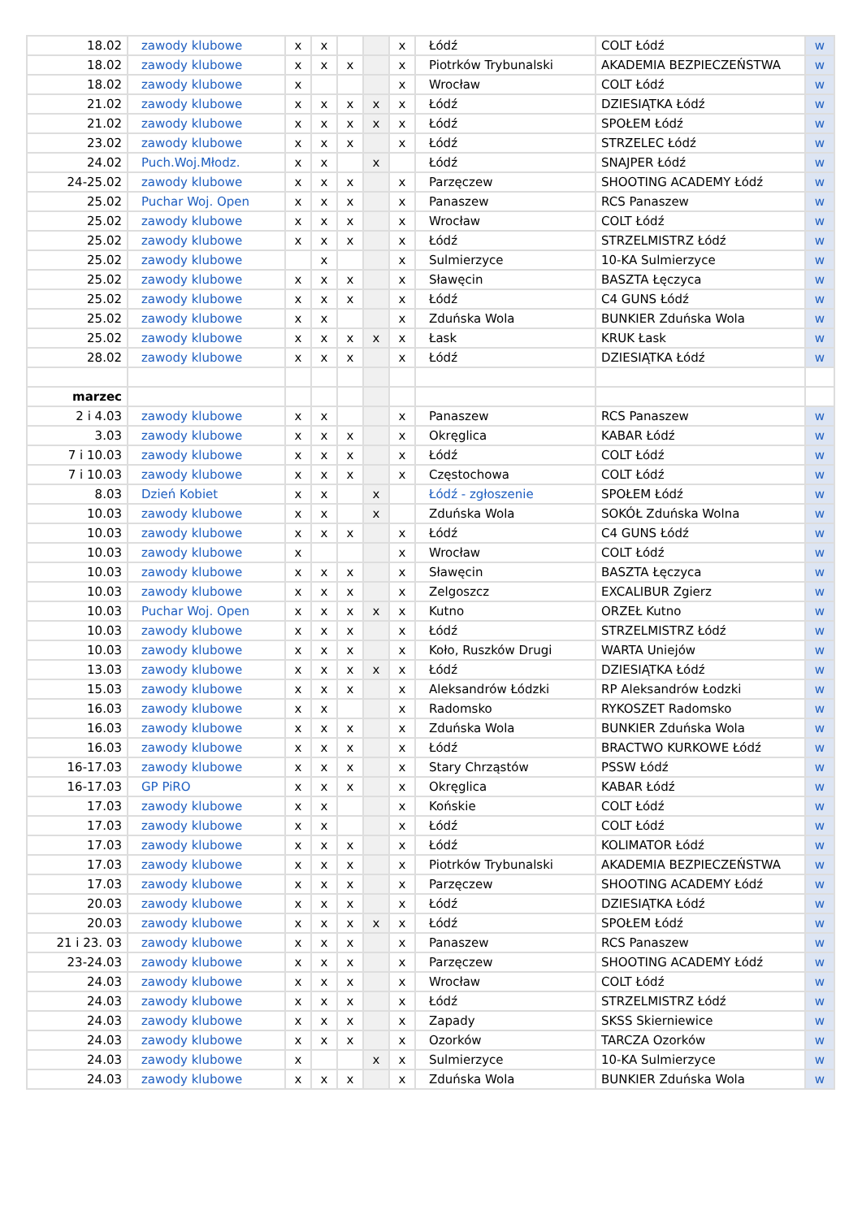| 18.02 | zawody klubowe | x | x | | | x | Łódź | COLT Łódź | w |
| 18.02 | zawody klubowe | x | x | x | | x | Piotrków Trybunalski | AKADEMIA BEZPIECZEŃSTWA | w |
| 18.02 | zawody klubowe | x | | | | x | Wrocław | COLT Łódź | w |
| 21.02 | zawody klubowe | x | x | x | x | x | Łódź | DZIESIĄTKA Łódź | w |
| 21.02 | zawody klubowe | x | x | x | x | x | Łódź | SPOŁEM Łódź | w |
| 23.02 | zawody klubowe | x | x | x | | x | Łódź | STRZELEC Łódź | w |
| 24.02 | Puch.Woj.Młodz. | x | x | | x | | Łódź | SNAJPER Łódź | w |
| 24-25.02 | zawody klubowe | x | x | x | | x | Parzęczew | SHOOTING ACADEMY Łódź | w |
| 25.02 | Puchar Woj. Open | x | x | x | | x | Panaszew | RCS Panaszew | w |
| 25.02 | zawody klubowe | x | x | x | | x | Wrocław | COLT Łódź | w |
| 25.02 | zawody klubowe | x | x | x | | x | Łódź | STRZELMISTRZ Łódź | w |
| 25.02 | zawody klubowe | | x | | | x | Sulmierzyce | 10-KA Sulmierzyce | w |
| 25.02 | zawody klubowe | x | x | x | | x | Sławęcin | BASZTA Łęczyca | w |
| 25.02 | zawody klubowe | x | x | x | | x | Łódź | C4 GUNS Łódź | w |
| 25.02 | zawody klubowe | x | x | | | x | Zduńska Wola | BUNKIER Zduńska Wola | w |
| 25.02 | zawody klubowe | x | x | x | x | x | Łask | KRUK Łask | w |
| 28.02 | zawody klubowe | x | x | x | | x | Łódź | DZIESIĄTKA Łódź | w |
| marzec | | | | | | | | | |
| 2 i 4.03 | zawody klubowe | x | x | | | x | Panaszew | RCS Panaszew | w |
| 3.03 | zawody klubowe | x | x | x | | x | Okręglica | KABAR Łódź | w |
| 7 i 10.03 | zawody klubowe | x | x | x | | x | Łódź | COLT Łódź | w |
| 7 i 10.03 | zawody klubowe | x | x | x | | x | Częstochowa | COLT Łódź | w |
| 8.03 | Dzień Kobiet | x | x | | x | | Łódź - zgłoszenie | SPOŁEM Łódź | w |
| 10.03 | zawody klubowe | x | x | | x | | Zduńska Wola | SOKÓŁ Zduńska Wolna | w |
| 10.03 | zawody klubowe | x | x | x | | x | Łódź | C4 GUNS Łódź | w |
| 10.03 | zawody klubowe | x | | | | x | Wrocław | COLT Łódź | w |
| 10.03 | zawody klubowe | x | x | x | | x | Sławęcin | BASZTA Łęczyca | w |
| 10.03 | zawody klubowe | x | x | x | | x | Zelgoszcz | EXCALIBUR Zgierz | w |
| 10.03 | Puchar Woj. Open | x | x | x | x | x | Kutno | ORZEŁ Kutno | w |
| 10.03 | zawody klubowe | x | x | x | | x | Łódź | STRZELMISTRZ Łódź | w |
| 10.03 | zawody klubowe | x | x | x | | x | Koło, Ruszków Drugi | WARTA Uniejów | w |
| 13.03 | zawody klubowe | x | x | x | x | x | Łódź | DZIESIĄTKA Łódź | w |
| 15.03 | zawody klubowe | x | x | x | | x | Aleksandrów Łódzki | RP Aleksandrów Łodzki | w |
| 16.03 | zawody klubowe | x | x | | | x | Radomsko | RYKOSZET Radomsko | w |
| 16.03 | zawody klubowe | x | x | x | | x | Zduńska Wola | BUNKIER Zduńska Wola | w |
| 16.03 | zawody klubowe | x | x | x | | x | Łódź | BRACTWO KURKOWE Łódź | w |
| 16-17.03 | zawody klubowe | x | x | x | | x | Stary Chrząstów | PSSW Łódź | w |
| 16-17.03 | GP PiRO | x | x | x | | x | Okręglica | KABAR Łódź | w |
| 17.03 | zawody klubowe | x | x | | | x | Końskie | COLT Łódź | w |
| 17.03 | zawody klubowe | x | x | | | x | Łódź | COLT Łódź | w |
| 17.03 | zawody klubowe | x | x | x | | x | Łódź | KOLIMATOR Łódź | w |
| 17.03 | zawody klubowe | x | x | x | | x | Piotrków Trybunalski | AKADEMIA BEZPIECZEŃSTWA | w |
| 17.03 | zawody klubowe | x | x | x | | x | Parzęczew | SHOOTING ACADEMY Łódź | w |
| 20.03 | zawody klubowe | x | x | x | | x | Łódź | DZIESIĄTKA Łódź | w |
| 20.03 | zawody klubowe | x | x | x | x | x | Łódź | SPOŁEM Łódź | w |
| 21 i 23. 03 | zawody klubowe | x | x | x | | x | Panaszew | RCS Panaszew | w |
| 23-24.03 | zawody klubowe | x | x | x | | x | Parzęczew | SHOOTING ACADEMY Łódź | w |
| 24.03 | zawody klubowe | x | x | x | | x | Wrocław | COLT Łódź | w |
| 24.03 | zawody klubowe | x | x | x | | x | Łódź | STRZELMISTRZ Łódź | w |
| 24.03 | zawody klubowe | x | x | x | | x | Zapady | SKSS Skierniewice | w |
| 24.03 | zawody klubowe | x | x | x | | x | Ozorków | TARCZA Ozorków | w |
| 24.03 | zawody klubowe | x | | | x | x | Sulmierzyce | 10-KA Sulmierzyce | w |
| 24.03 | zawody klubowe | x | x | x | | x | Zduńska Wola | BUNKIER Zduńska Wola | w |